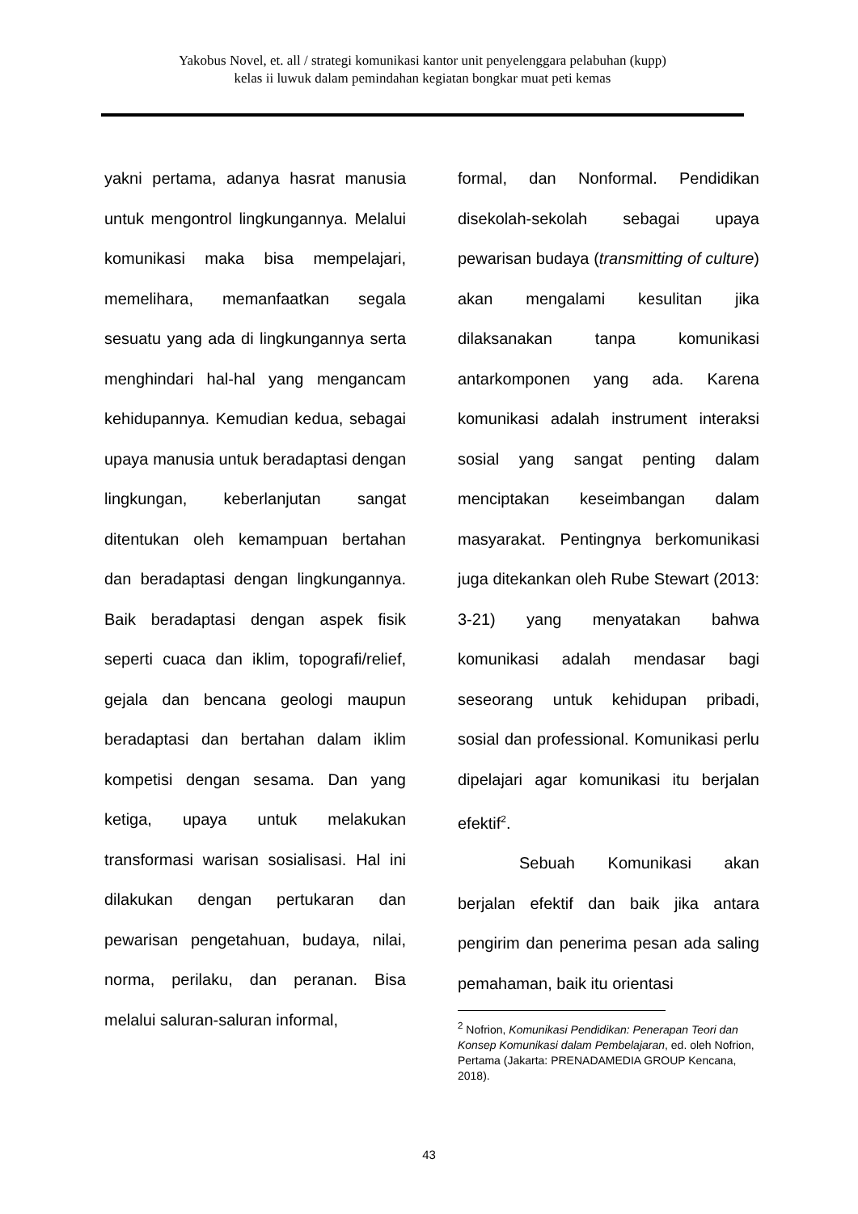Yakobus Novel, et. all / strategi komunikasi kantor unit penyelenggara pelabuhan (kupp)
kelas ii luwuk dalam pemindahan kegiatan bongkar muat peti kemas
yakni pertama, adanya hasrat manusia untuk mengontrol lingkungannya. Melalui komunikasi maka bisa mempelajari, memelihara, memanfaatkan segala sesuatu yang ada di lingkungannya serta menghindari hal-hal yang mengancam kehidupannya. Kemudian kedua, sebagai upaya manusia untuk beradaptasi dengan lingkungan, keberlanjutan sangat ditentukan oleh kemampuan bertahan dan beradaptasi dengan lingkungannya. Baik beradaptasi dengan aspek fisik seperti cuaca dan iklim, topografi/relief, gejala dan bencana geologi maupun beradaptasi dan bertahan dalam iklim kompetisi dengan sesama. Dan yang ketiga, upaya untuk melakukan transformasi warisan sosialisasi. Hal ini dilakukan dengan pertukaran dan pewarisan pengetahuan, budaya, nilai, norma, perilaku, dan peranan. Bisa melalui saluran-saluran informal,
formal, dan Nonformal. Pendidikan disekolah-sekolah sebagai upaya pewarisan budaya (transmitting of culture) akan mengalami kesulitan jika dilaksanakan tanpa komunikasi antarkomponen yang ada. Karena komunikasi adalah instrument interaksi sosial yang sangat penting dalam menciptakan keseimbangan dalam masyarakat. Pentingnya berkomunikasi juga ditekankan oleh Rube Stewart (2013: 3-21) yang menyatakan bahwa komunikasi adalah mendasar bagi seseorang untuk kehidupan pribadi, sosial dan professional. Komunikasi perlu dipelajari agar komunikasi itu berjalan efektif<sup>2</sup>.
Sebuah Komunikasi akan berjalan efektif dan baik jika antara pengirim dan penerima pesan ada saling pemahaman, baik itu orientasi
<sup>2</sup> Nofrion, Komunikasi Pendidikan: Penerapan Teori dan Konsep Komunikasi dalam Pembelajaran, ed. oleh Nofrion, Pertama (Jakarta: PRENADAMEDIA GROUP Kencana, 2018).
43